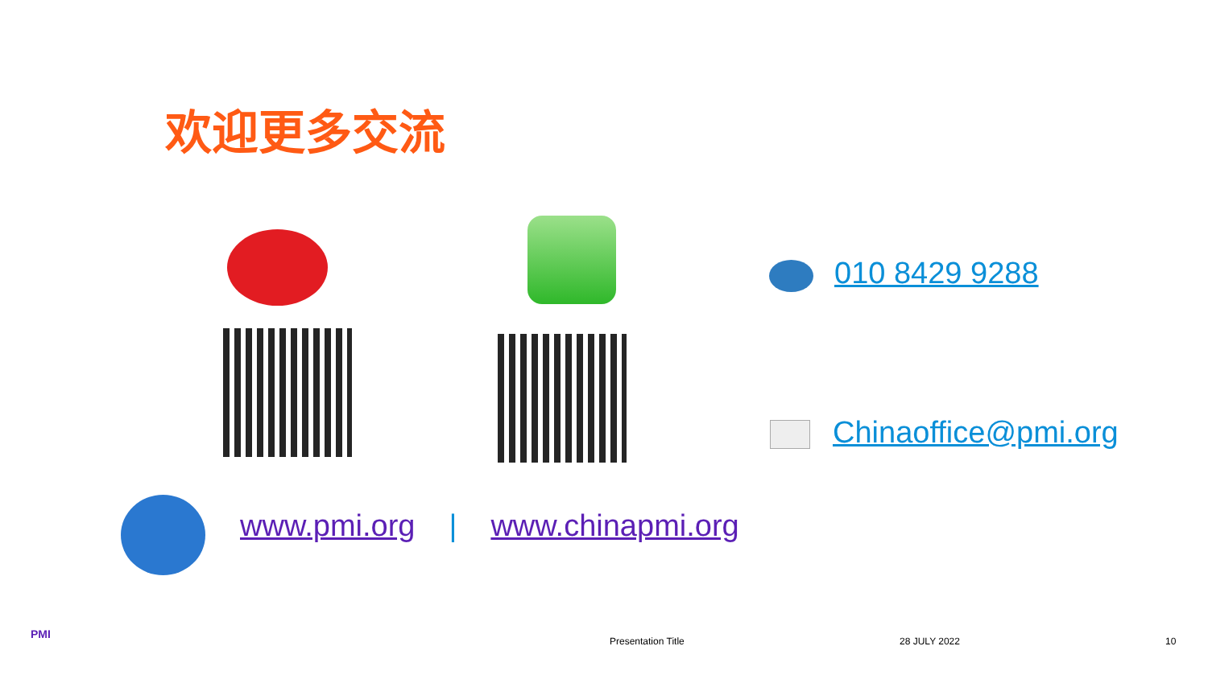欢迎更多交流
010 8429 9288
Chinaoffice@pmi.org
www.pmi.org | www.chinapmi.org
PMI
Presentation Title 28 JULY 2022 10